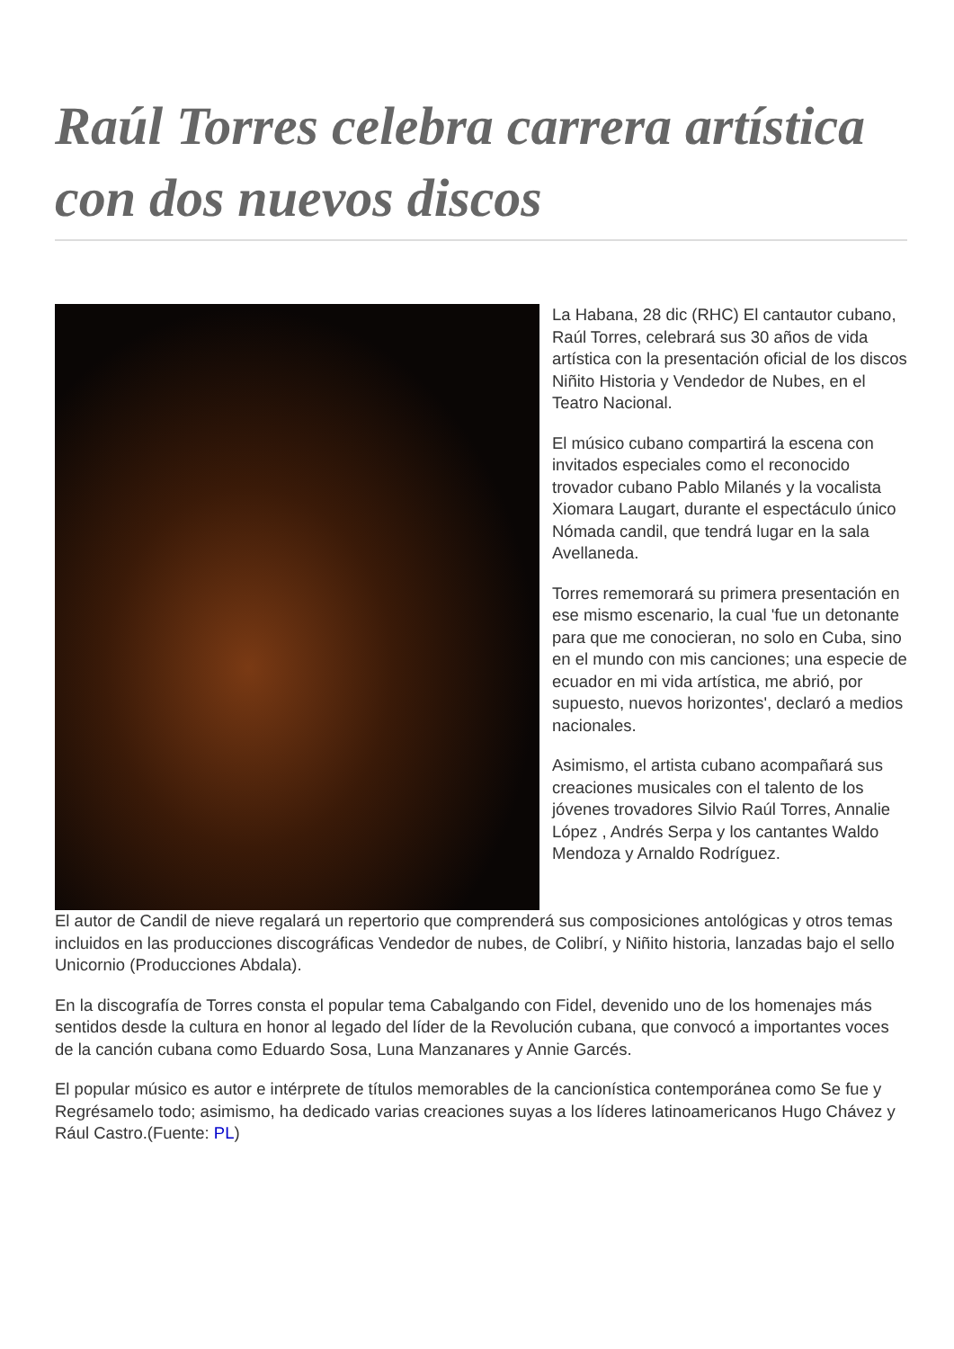Raúl Torres celebra carrera artística con dos nuevos discos
La Habana, 28 dic (RHC) El cantautor cubano, Raúl Torres, celebrará sus 30 años de vida artística con la presentación oficial de los discos Niñito Historia y Vendedor de Nubes, en el Teatro Nacional.
El músico cubano compartirá la escena con invitados especiales como el reconocido trovador cubano Pablo Milanés y la vocalista Xiomara Laugart, durante el espectáculo único Nómada candil, que tendrá lugar en la sala Avellaneda.
Torres rememorará su primera presentación en ese mismo escenario, la cual 'fue un detonante para que me conocieran, no solo en Cuba, sino en el mundo con mis canciones; una especie de ecuador en mi vida artística, me abrió, por supuesto, nuevos horizontes', declaró a medios nacionales.
Asimismo, el artista cubano acompañará sus creaciones musicales con el talento de los jóvenes trovadores Silvio Raúl Torres, Annalie López , Andrés Serpa y los cantantes Waldo Mendoza y Arnaldo Rodríguez.
El autor de Candil de nieve regalará un repertorio que comprenderá sus composiciones antológicas y otros temas incluidos en las producciones discográficas Vendedor de nubes, de Colibrí, y Niñito historia, lanzadas bajo el sello Unicornio (Producciones Abdala).
En la discografía de Torres consta el popular tema Cabalgando con Fidel, devenido uno de los homenajes más sentidos desde la cultura en honor al legado del líder de la Revolución cubana, que convocó a importantes voces de la canción cubana como Eduardo Sosa, Luna Manzanares y Annie Garcés.
El popular músico es autor e intérprete de títulos memorables de la cancionística contemporánea como Se fue y Regrésamelo todo; asimismo, ha dedicado varias creaciones suyas a los líderes latinoamericanos Hugo Chávez y Rául Castro.(Fuente: PL)